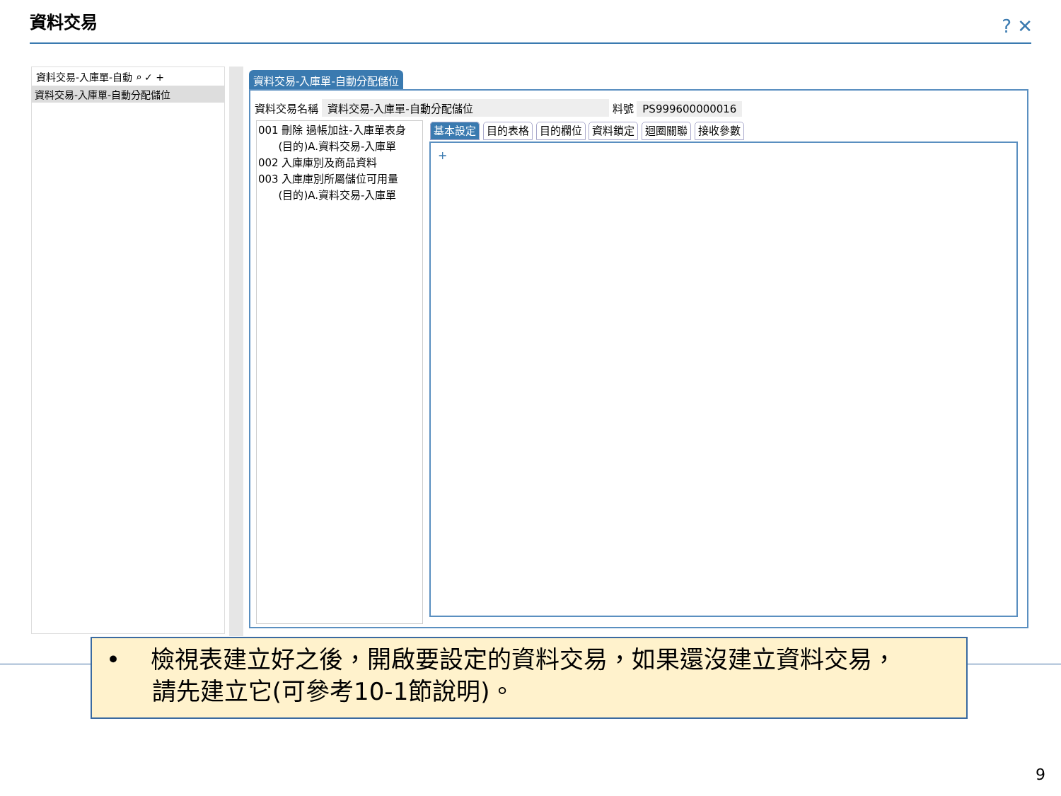資料交易 ? ✕
資料交易-入庫單-自動 ⌕ ✓ +
資料交易-入庫單-自動分配儲位
資料交易-入庫單-自動分配儲位
資料交易名稱 資料交易-入庫單-自動分配儲位 料號 PS999600000016
001 刪除 過帳加註-入庫單表身
(目的)A.資料交易-入庫單
002 入庫庫別及商品資料
003 入庫庫別所屬儲位可用量
(目的)A.資料交易-入庫單
基本設定 目的表格 目的欄位 資料鎖定 迴圈關聯 接收參數
+
• 檢視表建立好之後，開啟要設定的資料交易，如果還沒建立資料交易，
請先建立它(可參考10-1節說明)。
9